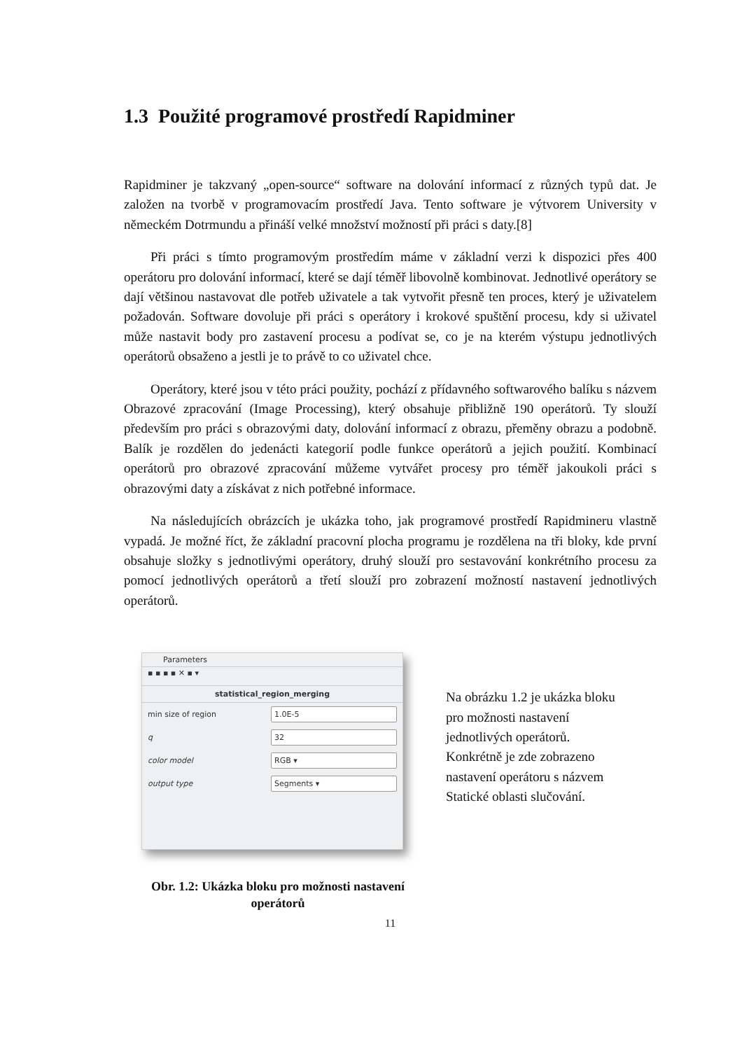1.3 Použité programové prostředí Rapidminer
Rapidminer je takzvaný „open-source“ software na dolování informací z různých typů dat. Je založen na tvorbě v programovacím prostředí Java. Tento software je výtvorem University v německém Dotrmundu a přináší velké množství možností při práci s daty.[8]
Při práci s tímto programovým prostředím máme v základní verzi k dispozici přes 400 operátoru pro dolování informací, které se dají téměř libovolně kombinovat. Jednotlivé operátory se dají většinou nastavovat dle potřeb uživatele a tak vytvořit přesně ten proces, který je uživatelem požadován. Software dovoluje při práci s operátory i krokové spuštění procesu, kdy si uživatel může nastavit body pro zastavení procesu a podívat se, co je na kterém výstupu jednotlivých operátorů obsaženo a jestli je to právě to co uživatel chce.
Operátory, které jsou v této práci použity, pochází z přídavného softwarového balíku s názvem Obrazové zpracování (Image Processing), který obsahuje přibližně 190 operátorů. Ty slouží především pro práci s obrazovými daty, dolování informací z obrazu, přeměny obrazu a podobně. Balík je rozdělen do jedenácti kategorií podle funkce operátorů a jejich použití. Kombinací operátorů pro obrazové zpracování můžeme vytvářet procesy pro téměř jakoukoli práci s obrazovými daty a získávat z nich potřebné informace.
Na následujících obrázcích je ukázka toho, jak programové prostředí Rapidmineru vlastně vypadá. Je možné říct, že základní pracovní plocha programu je rozdělena na tři bloky, kde první obsahuje složky s jednotlivými operátory, druhý slouží pro sestavování konkrétního procesu za pomocí jednotlivých operátorů a třetí slouží pro zobrazení možností nastavení jednotlivých operátorů.
Parameters
▪ ▪ ▪ ▪ ✕ ▪ ▾
statistical_region_merging
min size of region 1.0E-5
q 32
color model RGB ▾
output type Segments ▾
Obr. 1.2: Ukázka bloku pro možnosti nastavení
operátorů
Na obrázku 1.2 je ukázka bloku
pro možnosti nastavení
jednotlivých operátorů.
Konkrétně je zde zobrazeno
nastavení operátoru s názvem
Statické oblasti slučování.
11